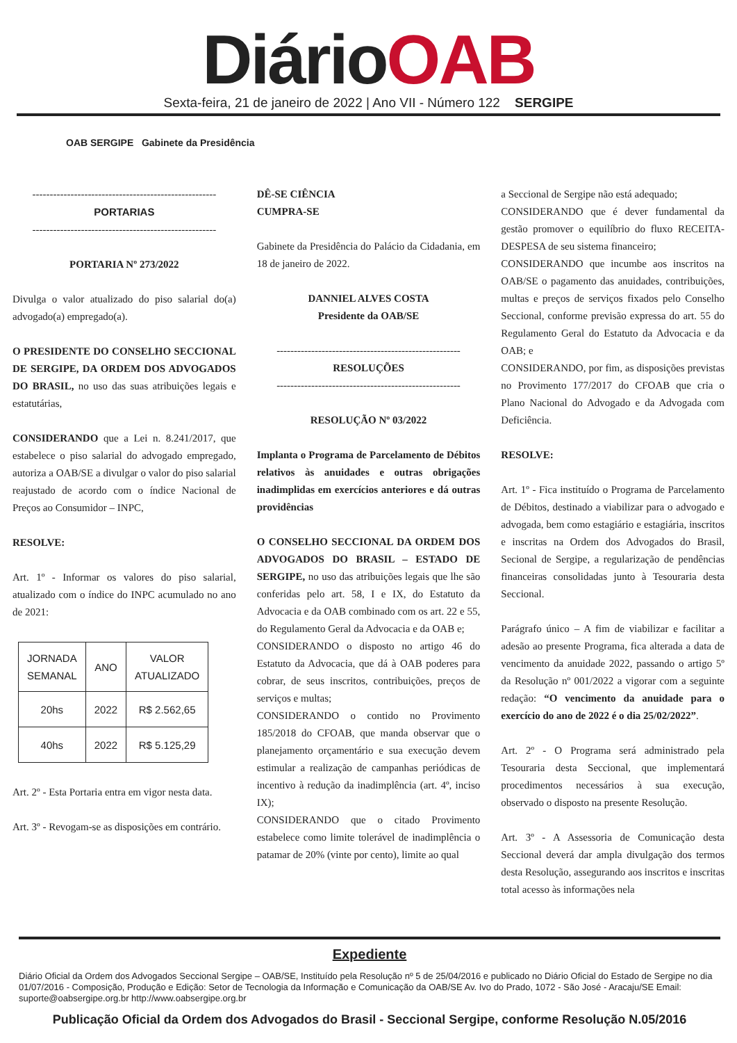DiárioOAB
Sexta-feira, 21 de janeiro de 2022 | Ano VII - Número 122 SERGIPE
OAB SERGIPE Gabinete da Presidência
-----------------------------------------------------
PORTARIAS
-----------------------------------------------------
PORTARIA Nº 273/2022
Divulga o valor atualizado do piso salarial do(a) advogado(a) empregado(a).
O PRESIDENTE DO CONSELHO SECCIONAL DE SERGIPE, DA ORDEM DOS ADVOGADOS DO BRASIL, no uso das suas atribuições legais e estatutárias,
CONSIDERANDO que a Lei n. 8.241/2017, que estabelece o piso salarial do advogado empregado, autoriza a OAB/SE a divulgar o valor do piso salarial reajustado de acordo com o índice Nacional de Preços ao Consumidor – INPC,
RESOLVE:
Art. 1º - Informar os valores do piso salarial, atualizado com o índice do INPC acumulado no ano de 2021:
| JORNADA SEMANAL | ANO | VALOR ATUALIZADO |
| --- | --- | --- |
| 20hs | 2022 | R$ 2.562,65 |
| 40hs | 2022 | R$ 5.125,29 |
Art. 2º - Esta Portaria entra em vigor nesta data.
Art. 3º - Revogam-se as disposições em contrário.
DÊ-SE CIÊNCIA
CUMPRA-SE
Gabinete da Presidência do Palácio da Cidadania, em 18 de janeiro de 2022.
DANNIEL ALVES COSTA
Presidente da OAB/SE
-----------------------------------------------------
RESOLUÇÕES
-----------------------------------------------------
RESOLUÇÃO Nº 03/2022
Implanta o Programa de Parcelamento de Débitos relativos às anuidades e outras obrigações inadimplidas em exercícios anteriores e dá outras providências
O CONSELHO SECCIONAL DA ORDEM DOS ADVOGADOS DO BRASIL – ESTADO DE SERGIPE, no uso das atribuições legais que lhe são conferidas pelo art. 58, I e IX, do Estatuto da Advocacia e da OAB combinado com os art. 22 e 55, do Regulamento Geral da Advocacia e da OAB e;
CONSIDERANDO o disposto no artigo 46 do Estatuto da Advocacia, que dá à OAB poderes para cobrar, de seus inscritos, contribuições, preços de serviços e multas;
CONSIDERANDO o contido no Provimento 185/2018 do CFOAB, que manda observar que o planejamento orçamentário e sua execução devem estimular a realização de campanhas periódicas de incentivo à redução da inadimplência (art. 4º, inciso IX);
CONSIDERANDO que o citado Provimento estabelece como limite tolerável de inadimplência o patamar de 20% (vinte por cento), limite ao qual
a Seccional de Sergipe não está adequado;
CONSIDERANDO que é dever fundamental da gestão promover o equilíbrio do fluxo RECEITA-DESPESA de seu sistema financeiro;
CONSIDERANDO que incumbe aos inscritos na OAB/SE o pagamento das anuidades, contribuições, multas e preços de serviços fixados pelo Conselho Seccional, conforme previsão expressa do art. 55 do Regulamento Geral do Estatuto da Advocacia e da OAB; e
CONSIDERANDO, por fim, as disposições previstas no Provimento 177/2017 do CFOAB que cria o Plano Nacional do Advogado e da Advogada com Deficiência.
RESOLVE:
Art. 1º - Fica instituído o Programa de Parcelamento de Débitos, destinado a viabilizar para o advogado e advogada, bem como estagiário e estagiária, inscritos e inscritas na Ordem dos Advogados do Brasil, Secional de Sergipe, a regularização de pendências financeiras consolidadas junto à Tesouraria desta Seccional.
Parágrafo único – A fim de viabilizar e facilitar a adesão ao presente Programa, fica alterada a data de vencimento da anuidade 2022, passando o artigo 5º da Resolução nº 001/2022 a vigorar com a seguinte redação: “O vencimento da anuidade para o exercício do ano de 2022 é o dia 25/02/2022”.
Art. 2º - O Programa será administrado pela Tesouraria desta Seccional, que implementará procedimentos necessários à sua execução, observado o disposto na presente Resolução.
Art. 3º - A Assessoria de Comunicação desta Seccional deverá dar ampla divulgação dos termos desta Resolução, assegurando aos inscritos e inscritas total acesso às informações nela
Expediente
Diário Oficial da Ordem dos Advogados Seccional Sergipe – OAB/SE, Instituído pela Resolução nº 5 de 25/04/2016 e publicado no Diário Oficial do Estado de Sergipe no dia 01/07/2016 - Composição, Produção e Edição: Setor de Tecnologia da Informação e Comunicação da OAB/SE Av. Ivo do Prado, 1072 - São José - Aracaju/SE Email: suporte@oabsergipe.org.br http://www.oabsergipe.org.br
Publicação Oficial da Ordem dos Advogados do Brasil - Seccional Sergipe, conforme Resolução N.05/2016